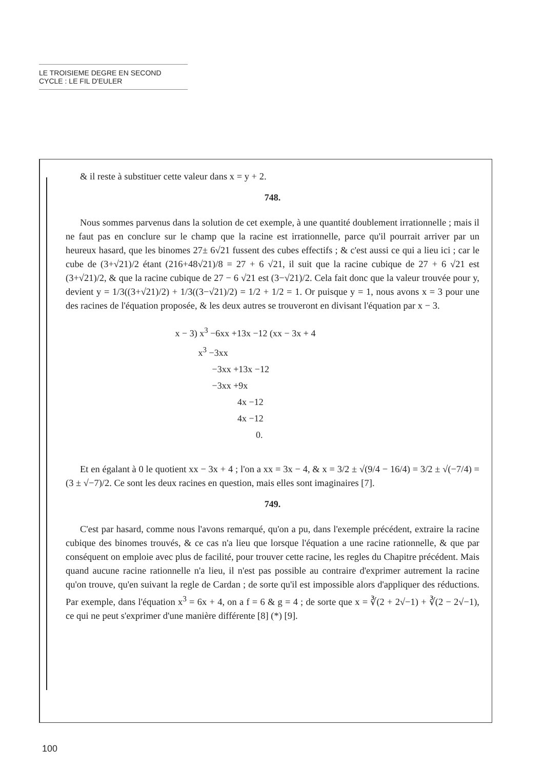LE TROISIEME DEGRE EN SECOND
CYCLE : LE FIL D'EULER
& il reste à substituer cette valeur dans x = y + 2.
748.
Nous sommes parvenus dans la solution de cet exemple, à une quantité doublement irrationnelle ; mais il ne faut pas en conclure sur le champ que la racine est irrationnelle, parce qu'il pourrait arriver par un heureux hasard, que les binomes 27± 6√21 fussent des cubes effectifs ; & c'est aussi ce qui a lieu ici ; car le cube de (3+√21)/2 étant (216+48√21)/8 = 27 + 6 √21, il suit que la racine cubique de 27 + 6 √21 est (3+√21)/2, & que la racine cubique de 27 − 6 √21 est (3−√21)/2. Cela fait donc que la valeur trouvée pour y, devient y = 1/3((3+√21)/2) + 1/3((3−√21)/2) = 1/2 + 1/2 = 1. Or puisque y = 1, nous avons x = 3 pour une des racines de l'équation proposée, & les deux autres se trouveront en divisant l'équation par x − 3.
x − 3) x<sup>3</sup> −6xx +13x −12 (xx − 3x + 4
x<sup>3</sup> −3xx
−3xx +13x −12
−3xx +9x
4x −12
4x −12
0.
Et en égalant à 0 le quotient xx − 3x + 4 ; l'on a xx = 3x − 4, & x = 3/2 ± √(9/4 − 16/4) = 3/2 ± √(−7/4) = (3 ± √−7)/2. Ce sont les deux racines en question, mais elles sont imaginaires [7].
749.
C'est par hasard, comme nous l'avons remarqué, qu'on a pu, dans l'exemple précédent, extraire la racine cubique des binomes trouvés, & ce cas n'a lieu que lorsque l'équation a une racine rationnelle, & que par conséquent on emploie avec plus de facilité, pour trouver cette racine, les regles du Chapitre précédent. Mais quand aucune racine rationnelle n'a lieu, il n'est pas possible au contraire d'exprimer autrement la racine qu'on trouve, qu'en suivant la regle de Cardan ; de sorte qu'il est impossible alors d'appliquer des réductions. Par exemple, dans l'équation x<sup>3</sup> = 6x + 4, on a f = 6 & g = 4 ; de sorte que x = ∛(2 + 2√−1) + ∛(2 − 2√−1), ce qui ne peut s'exprimer d'une manière différente [8] (*) [9].
100